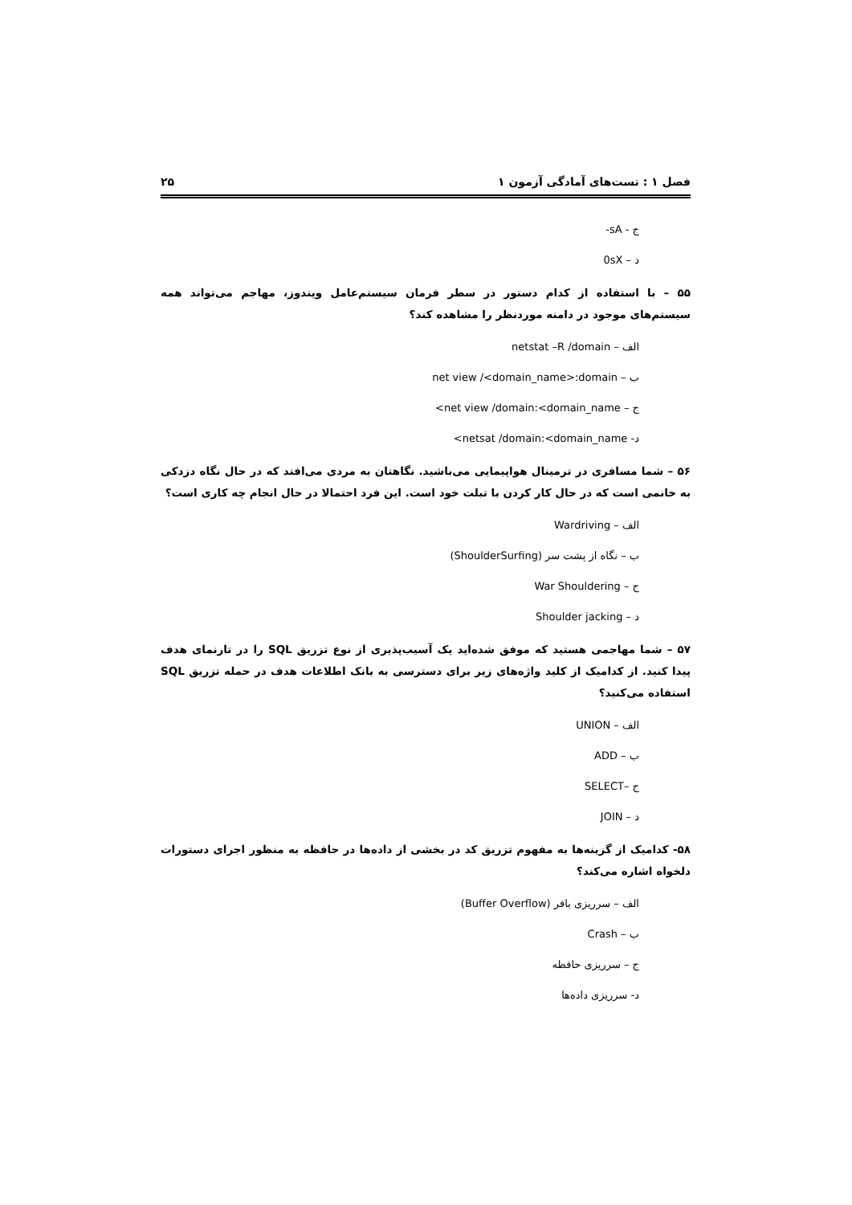فصل ۱ : تست‌های آمادگی آزمون ۱ ۲۵
ج - ‎-sA
د – ‎0sX
۵۵ – با استفاده از کدام دستور در سطر فرمان سیستم‌عامل ویندوز، مهاجم می‌تواند همه سیستم‌های موجود در دامنه موردنظر را مشاهده کند؟
الف – ‎netstat –R /domain
ب – ‎net view /<domain_name>:domain
ج – ‎net view /domain:<domain_name>
د- ‎netsat /domain:<domain_name>
۵۶ – شما مسافری در ترمینال هواپیمایی می‌باشید. نگاهتان به مردی می‌افتد که در حال نگاه دزدکی به خانمی است که در حال کار کردن با تبلت خود است. این فرد احتمالا در حال انجام چه کاری است؟
الف – Wardriving
ب – نگاه از پشت سر (ShoulderSurfing)
ج – War Shouldering
د – Shoulder jacking
۵۷ – شما مهاجمی هستید که موفق شده‌اید یک آسیب‌پذیری از نوع تزریق SQL را در تارنمای هدف پیدا کنید. از کدامیک از کلید واژه‌های زیر برای دسترسی به بانک اطلاعات هدف در حمله تزریق SQL استفاده می‌کنید؟
الف – UNION
ب – ADD
ج –SELECT
د – JOIN
۵۸- کدامیک از گزینه‌ها به مفهوم تزریق کد در بخشی از داده‌ها در حافظه به منظور اجرای دستورات دلخواه اشاره می‌کند؟
الف – سرریزی بافر (Buffer Overflow)
ب – Crash
ج – سرریزی حافظه
د- سرریزی داده‌ها